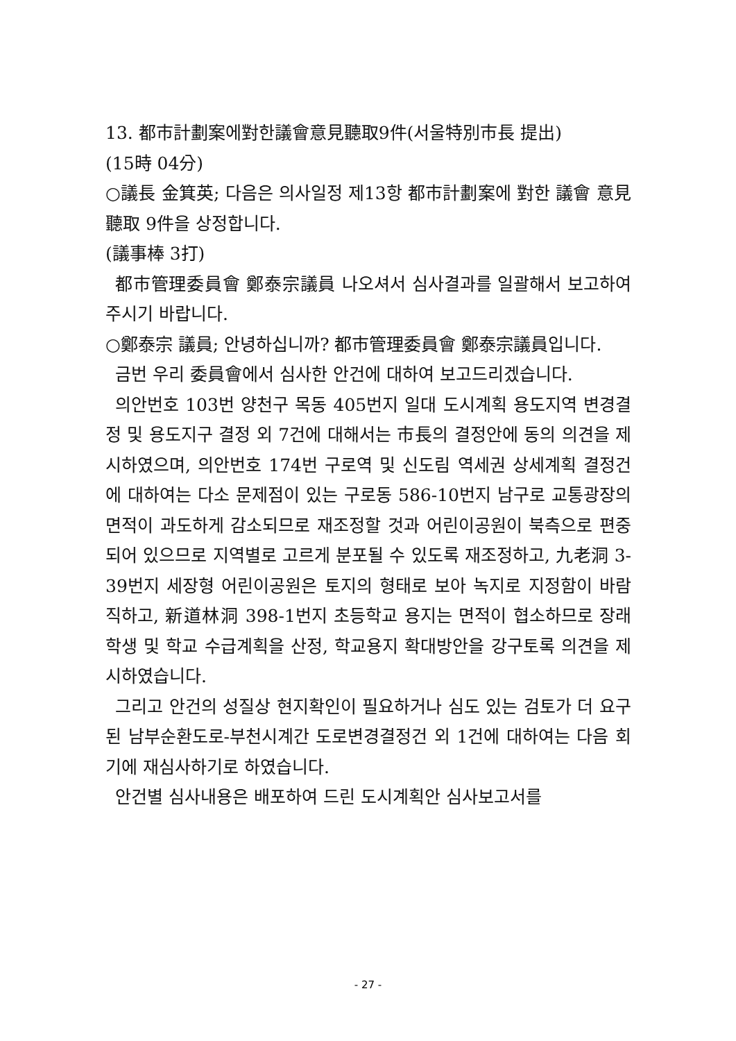13. 都市計劃案에對한議會意見聽取9件(서울特別市長 提出)
(15時 04分)
○議長 金箕英; 다음은 의사일정 제13항 都市計劃案에 對한 議會 意見聽取 9件을 상정합니다.
(議事棒 3打)
都市管理委員會 鄭泰宗議員 나오셔서 심사결과를 일괄해서 보고하여 주시기 바랍니다.
○鄭泰宗 議員; 안녕하십니까? 都市管理委員會 鄭泰宗議員입니다.
금번 우리 委員會에서 심사한 안건에 대하여 보고드리겠습니다.
의안번호 103번 양천구 목동 405번지 일대 도시계획 용도지역 변경결정 및 용도지구 결정 외 7건에 대해서는 市長의 결정안에 동의 의견을 제시하였으며, 의안번호 174번 구로역 및 신도림 역세권 상세계획 결정건에 대하여는 다소 문제점이 있는 구로동 586-10번지 남구로 교통광장의 면적이 과도하게 감소되므로 재조정할 것과 어린이공원이 북측으로 편중되어 있으므로 지역별로 고르게 분포될 수 있도록 재조정하고, 九老洞 3-39번지 세장형 어린이공원은 토지의 형태로 보아 녹지로 지정함이 바람직하고, 新道林洞 398-1번지 초등학교 용지는 면적이 협소하므로 장래 학생 및 학교 수급계획을 산정, 학교용지 확대방안을 강구토록 의견을 제시하였습니다.
그리고 안건의 성질상 현지확인이 필요하거나 심도 있는 검토가 더 요구된 남부순환도로-부천시계간 도로변경결정건 외 1건에 대하여는 다음 회기에 재심사하기로 하였습니다.
안건별 심사내용은 배포하여 드린 도시계획안 심사보고서를
- 27 -